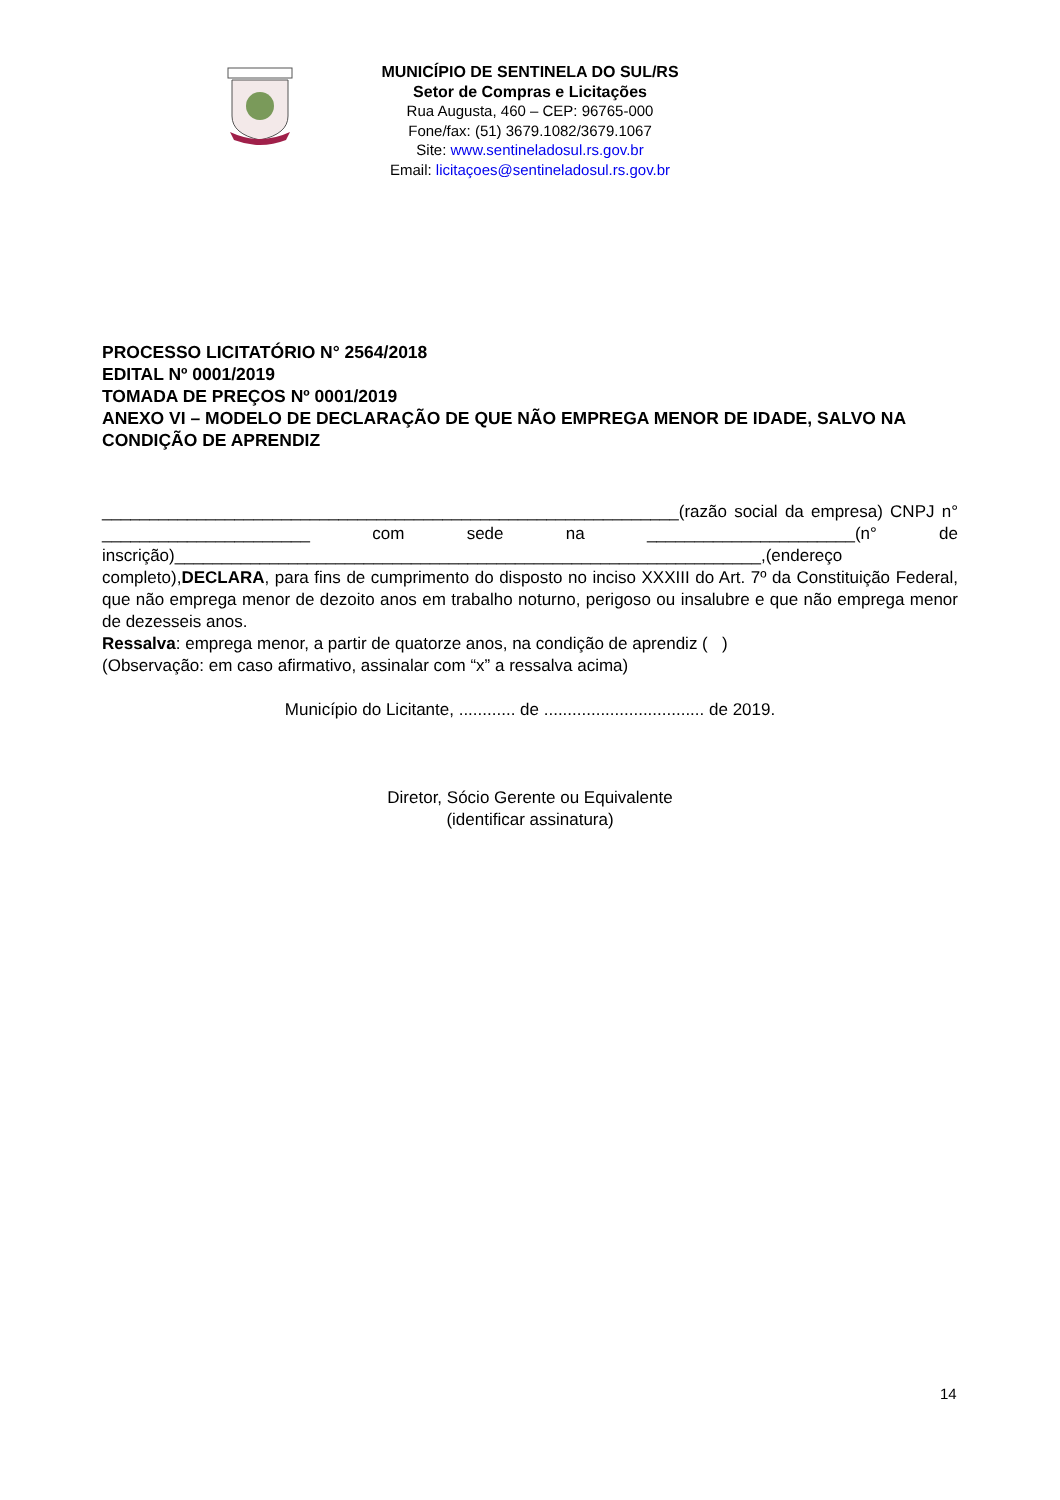MUNICÍPIO DE SENTINELA DO SUL/RS
Setor de Compras e Licitações
Rua Augusta, 460 – CEP: 96765-000
Fone/fax: (51) 3679.1082/3679.1067
Site: www.sentineladosul.rs.gov.br
Email: licitaçoes@sentineladosul.rs.gov.br
PROCESSO LICITATÓRIO N° 2564/2018
EDITAL Nº 0001/2019
TOMADA DE PREÇOS Nº 0001/2019
ANEXO VI – MODELO DE DECLARAÇÃO DE QUE NÃO EMPREGA MENOR DE IDADE, SALVO NA CONDIÇÃO DE APRENDIZ
_____________________________________________________________(razão social da empresa) CNPJ n° ______________________ com sede na ______________________(n° de inscrição)______________________________________________________________,(endereço completo),DECLARA, para fins de cumprimento do disposto no inciso XXXIII do Art. 7º da Constituição Federal, que não emprega menor de dezoito anos em trabalho noturno, perigoso ou insalubre e que não emprega menor de dezesseis anos.
Ressalva: emprega menor, a partir de quatorze anos, na condição de aprendiz ( )
(Observação: em caso afirmativo, assinalar com “x” a ressalva acima)
Município do Licitante, ............ de .................................. de 2019.
Diretor, Sócio Gerente ou Equivalente
(identificar assinatura)
14